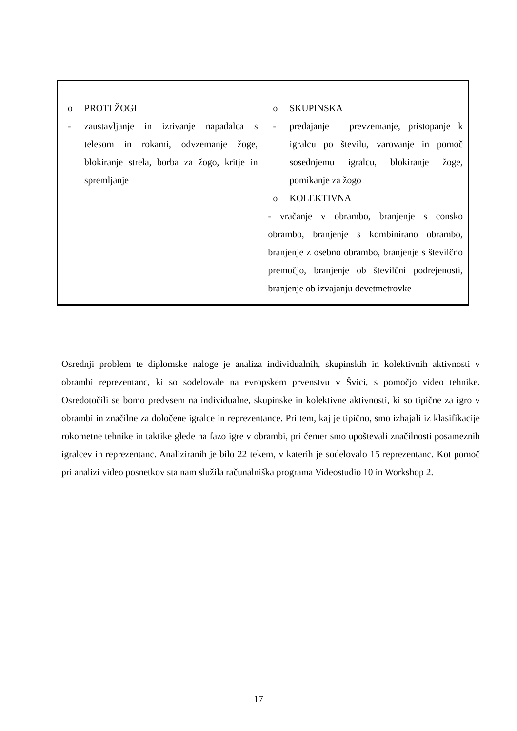| o PROTI ŽOGI - zaustavljanje in izrivanje napadalca s telesom in rokami, odvzemanje žoge, blokiranje strela, borba za žogo, kritje in spremljanje | o SKUPINSKA - predajanje – prevzemanje, pristopanje k igralcu po številu, varovanje in pomoč sosednjemu igralcu, blokiranje žoge, pomikanje za žogo o KOLEKTIVNA - vračanje v obrambo, branjenje s consko obrambo, branjenje s kombinirano obrambo, branjenje z osebno obrambo, branjenje s številčno premočjo, branjenje ob številčni podrejenosti, branjenje ob izvajanju devetmetrovke |
Osrednji problem te diplomske naloge je analiza individualnih, skupinskih in kolektivnih aktivnosti v obrambi reprezentanc, ki so sodelovale na evropskem prvenstvu v Švici, s pomočjo video tehnike. Osredotočili se bomo predvsem na individualne, skupinske in kolektivne aktivnosti, ki so tipične za igro v obrambi in značilne za določene igralce in reprezentance. Pri tem, kaj je tipično, smo izhajali iz klasifikacije rokometne tehnike in taktike glede na fazo igre v obrambi, pri čemer smo upoštevali značilnosti posameznih igralcev in reprezentanc. Analiziranih je bilo 22 tekem, v katerih je sodelovalo 15 reprezentanc. Kot pomoč pri analizi video posnetkov sta nam služila računalniška programa Videostudio 10 in Workshop 2.
17